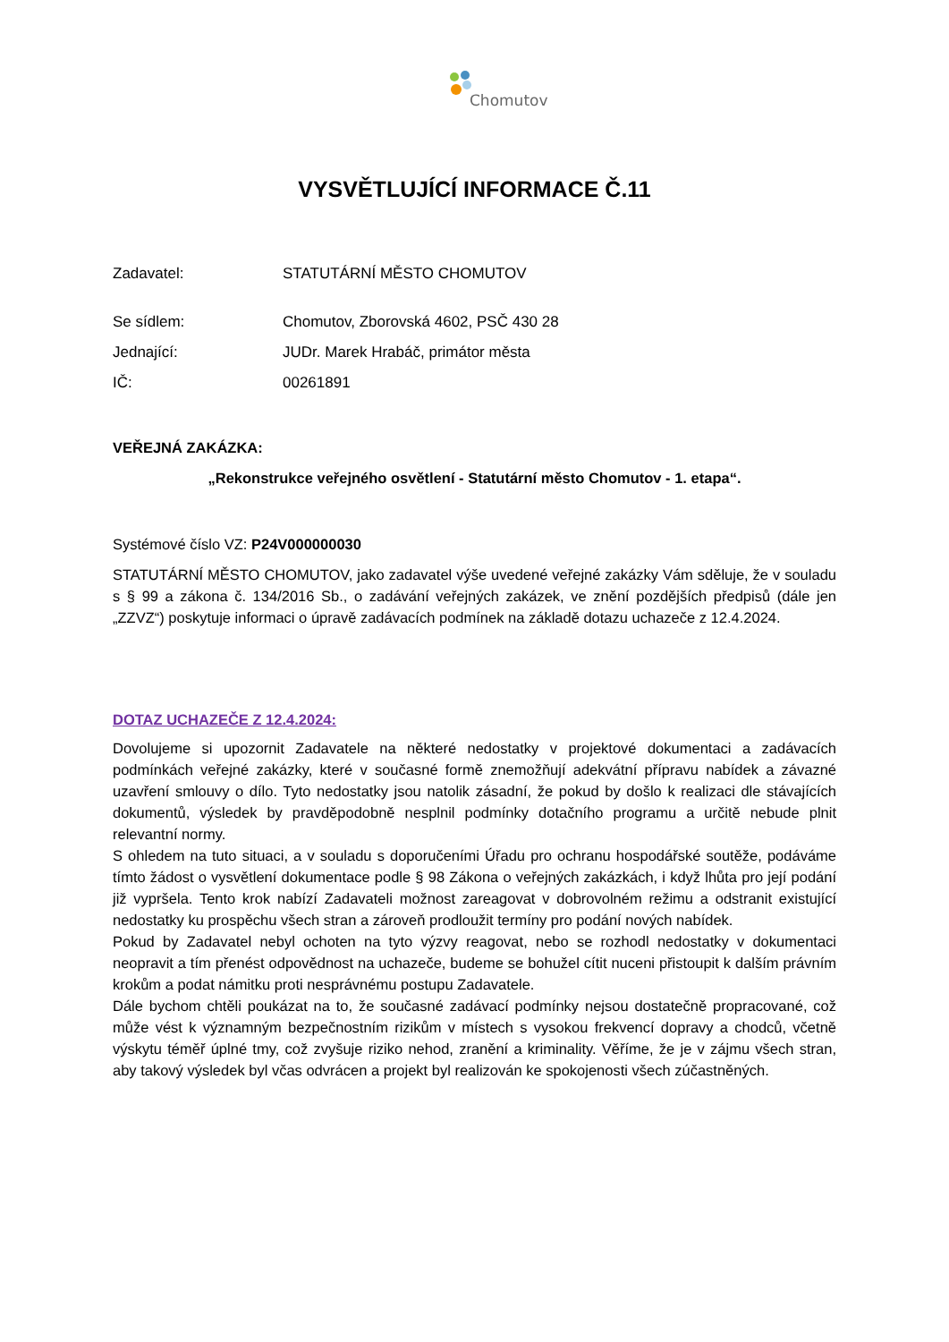Chomutov
VYSVĚTLUJÍCÍ INFORMACE Č.11
Zadavatel: STATUTÁRNÍ MĚSTO CHOMUTOV
Se sídlem: Chomutov, Zborovská 4602, PSČ 430 28
Jednající: JUDr. Marek Hrabáč, primátor města
IČ: 00261891
VEŘEJNÁ ZAKÁZKA:
„Rekonstrukce veřejného osvětlení - Statutární město Chomutov - 1. etapa“.
Systémové číslo VZ: P24V000000030
STATUTÁRNÍ MĚSTO CHOMUTOV, jako zadavatel výše uvedené veřejné zakázky Vám sděluje, že v souladu s § 99 a zákona č. 134/2016 Sb., o zadávání veřejných zakázek, ve znění pozdějších předpisů (dále jen „ZZVZ“) poskytuje informaci o úpravě zadávacích podmínek na základě dotazu uchazeče z 12.4.2024.
DOTAZ UCHAZEČE Z 12.4.2024:
Dovolujeme si upozornit Zadavatele na některé nedostatky v projektové dokumentaci a zadávacích podmínkách veřejné zakázky, které v současné formě znemožňují adekvátní přípravu nabídek a závazné uzavření smlouvy o dílo. Tyto nedostatky jsou natolik zásadní, že pokud by došlo k realizaci dle stávajících dokumentů, výsledek by pravděpodobně nesplnil podmínky dotačního programu a určitě nebude plnit relevantní normy.
S ohledem na tuto situaci, a v souladu s doporučeními Úřadu pro ochranu hospodářské soutěže, podáváme tímto žádost o vysvětlení dokumentace podle § 98 Zákona o veřejných zakázkách, i když lhůta pro její podání již vypršela. Tento krok nabízí Zadavateli možnost zareagovat v dobrovolném režimu a odstranit existující nedostatky ku prospěchu všech stran a zároveň prodloužit termíny pro podání nových nabídek.
Pokud by Zadavatel nebyl ochoten na tyto výzvy reagovat, nebo se rozhodl nedostatky v dokumentaci neopravit a tím přenést odpovědnost na uchazeče, budeme se bohužel cítit nuceni přistoupit k dalším právním krokům a podat námitku proti nesprávnému postupu Zadavatele.
Dále bychom chtěli poukázat na to, že současné zadávací podmínky nejsou dostatečně propracované, což může vést k významným bezpečnostním rizikům v místech s vysokou frekvencí dopravy a chodců, včetně výskytu téměř úplné tmy, což zvyšuje riziko nehod, zranění a kriminality. Věříme, že je v zájmu všech stran, aby takový výsledek byl včas odvrácen a projekt byl realizován ke spokojenosti všech zúčastněných.